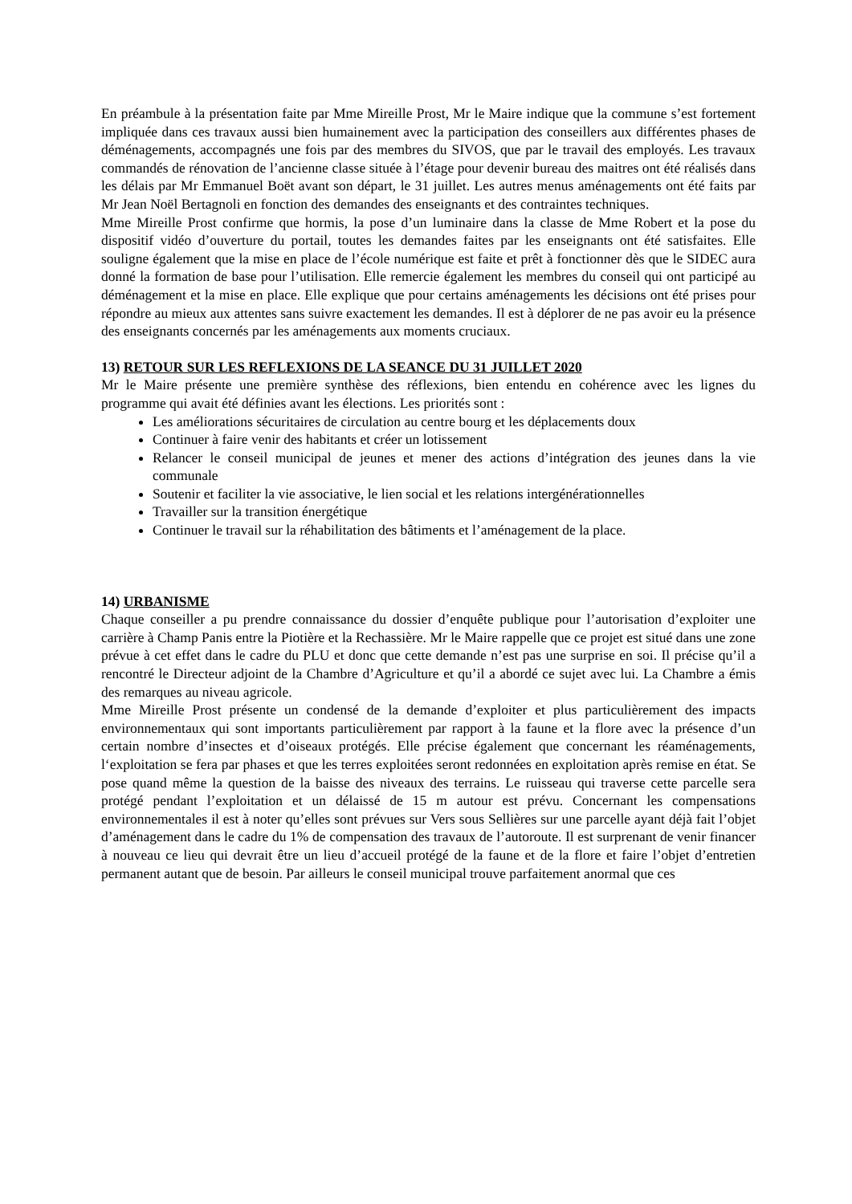En préambule à la présentation faite par Mme Mireille Prost, Mr le Maire indique que la commune s’est fortement impliquée dans ces travaux aussi bien humainement avec la participation des conseillers aux différentes phases de déménagements, accompagnés une fois par des membres du SIVOS, que par le travail des employés. Les travaux commandés de rénovation de l’ancienne classe située à l’étage pour devenir bureau des maitres ont été réalisés dans les délais par Mr Emmanuel Boët avant son départ, le 31 juillet. Les autres menus aménagements ont été faits par Mr Jean Noël Bertagnoli en fonction des demandes des enseignants et des contraintes techniques.
Mme Mireille Prost confirme que hormis, la pose d’un luminaire dans la classe de Mme Robert et la pose du dispositif vidéo d’ouverture du portail, toutes les demandes faites par les enseignants ont été satisfaites. Elle souligne également que la mise en place de l’école numérique est faite et prêt à fonctionner dès que le SIDEC aura donné la formation de base pour l’utilisation. Elle remercie également les membres du conseil qui ont participé au déménagement et la mise en place. Elle explique que pour certains aménagements les décisions ont été prises pour répondre au mieux aux attentes sans suivre exactement les demandes. Il est à déplorer de ne pas avoir eu la présence des enseignants concernés par les aménagements aux moments cruciaux.
13) RETOUR SUR LES REFLEXIONS DE LA SEANCE DU 31 JUILLET 2020
Mr le Maire présente une première synthèse des réflexions, bien entendu en cohérence avec les lignes du programme qui avait été définies avant les élections. Les priorités sont :
Les améliorations sécuritaires de circulation au centre bourg et les déplacements doux
Continuer à faire venir des habitants et créer un lotissement
Relancer le conseil municipal de jeunes et mener des actions d’intégration des jeunes dans la vie communale
Soutenir et faciliter la vie associative, le lien social et les relations intergénérationnelles
Travailler sur la transition énergétique
Continuer le travail sur la réhabilitation des bâtiments et l’aménagement de la place.
14) URBANISME
Chaque conseiller a pu prendre connaissance du dossier d’enquête publique pour l’autorisation d’exploiter une carrière à Champ Panis entre la Piotière et la Rechassière. Mr le Maire rappelle que ce projet est situé dans une zone prévue à cet effet dans le cadre du PLU et donc que cette demande n’est pas une surprise en soi. Il précise qu’il a rencontré le Directeur adjoint de la Chambre d’Agriculture et qu’il a abordé ce sujet avec lui. La Chambre a émis des remarques au niveau agricole.
Mme Mireille Prost présente un condensé de la demande d’exploiter et plus particulièrement des impacts environnementaux qui sont importants particulièrement par rapport à la faune et la flore avec la présence d’un certain nombre d’insectes et d’oiseaux protégés. Elle précise également que concernant les réaménagements, l‘exploitation se fera par phases et que les terres exploitées seront redonnées en exploitation après remise en état. Se pose quand même la question de la baisse des niveaux des terrains. Le ruisseau qui traverse cette parcelle sera protégé pendant l’exploitation et un délaissé de 15 m autour est prévu. Concernant les compensations environnementales il est à noter qu’elles sont prévues sur Vers sous Sellières sur une parcelle ayant déjà fait l’objet d’aménagement dans le cadre du 1% de compensation des travaux de l’autoroute. Il est surprenant de venir financer à nouveau ce lieu qui devrait être un lieu d’accueil protégé de la faune et de la flore et faire l’objet d’entretien permanent autant que de besoin. Par ailleurs le conseil municipal trouve parfaitement anormal que ces